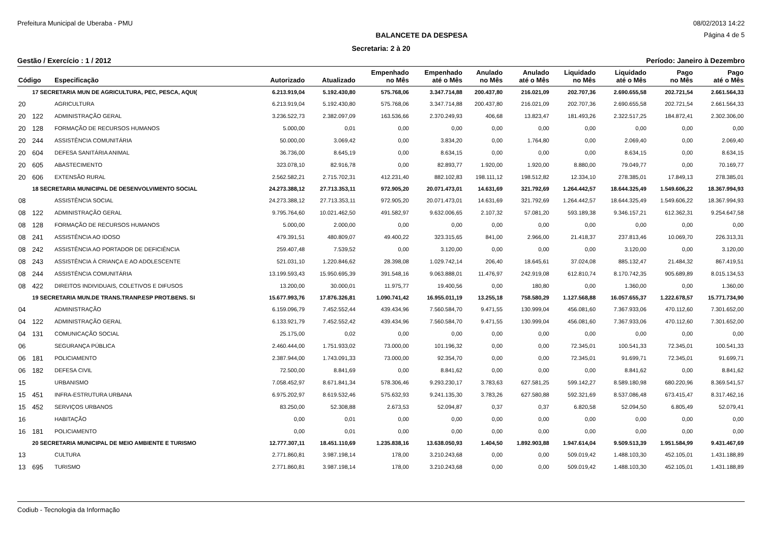Prefeitura Municipal de Uberaba - PMU 08/02/2013 14:22
BALANCETE DA DESPESA Página 4 de 5
Secretaria: 2 à 20
Gestão / Exercício : 1 / 2012 Período: Janeiro à Dezembro
| Código | | Especificação | Autorizado | Atualizado | Empenhado no Mês | Empenhado até o Mês | Anulado no Mês | Anulado até o Mês | Liquidado no Mês | Liquidado até o Mês | Pago no Mês | Pago até o Mês |
| --- | --- | --- | --- | --- | --- | --- | --- | --- | --- | --- | --- | --- |
| | 17 SECRETARIA MUN DE AGRICULTURA, PEC, PESCA, AQUI( | | 6.213.919,04 | 5.192.430,80 | 575.768,06 | 3.347.714,88 | 200.437,80 | 216.021,09 | 202.707,36 | 2.690.655,58 | 202.721,54 | 2.661.564,33 |
| 20 | | AGRICULTURA | 6.213.919,04 | 5.192.430,80 | 575.768,06 | 3.347.714,88 | 200.437,80 | 216.021,09 | 202.707,36 | 2.690.655,58 | 202.721,54 | 2.661.564,33 |
| 20 | 122 | ADMINISTRAÇÃO GERAL | 3.236.522,73 | 2.382.097,09 | 163.536,66 | 2.370.249,93 | 406,68 | 13.823,47 | 181.493,26 | 2.322.517,25 | 184.872,41 | 2.302.306,00 |
| 20 | 128 | FORMAÇÃO DE RECURSOS HUMANOS | 5.000,00 | 0,01 | 0,00 | 0,00 | 0,00 | 0,00 | 0,00 | 0,00 | 0,00 | 0,00 |
| 20 | 244 | ASSISTÊNCIA COMUNITÁRIA | 50.000,00 | 3.069,42 | 0,00 | 3.834,20 | 0,00 | 1.764,80 | 0,00 | 2.069,40 | 0,00 | 2.069,40 |
| 20 | 604 | DEFESA SANITÁRIA ANIMAL | 36.736,00 | 8.645,19 | 0,00 | 8.634,15 | 0,00 | 0,00 | 0,00 | 8.634,15 | 0,00 | 8.634,15 |
| 20 | 605 | ABASTECIMENTO | 323.078,10 | 82.916,78 | 0,00 | 82.893,77 | 1.920,00 | 1.920,00 | 8.880,00 | 79.049,77 | 0,00 | 70.169,77 |
| 20 | 606 | EXTENSÃO RURAL | 2.562.582,21 | 2.715.702,31 | 412.231,40 | 882.102,83 | 198.111,12 | 198.512,82 | 12.334,10 | 278.385,01 | 17.849,13 | 278.385,01 |
| | 18 SECRETARIA MUNICIPAL DE DESENVOLVIMENTO SOCIAL | | 24.273.388,12 | 27.713.353,11 | 972.905,20 | 20.071.473,01 | 14.631,69 | 321.792,69 | 1.264.442,57 | 18.644.325,49 | 1.549.606,22 | 18.367.994,93 |
| 08 | | ASSISTÊNCIA SOCIAL | 24.273.388,12 | 27.713.353,11 | 972.905,20 | 20.071.473,01 | 14.631,69 | 321.792,69 | 1.264.442,57 | 18.644.325,49 | 1.549.606,22 | 18.367.994,93 |
| 08 | 122 | ADMINISTRAÇÃO GERAL | 9.795.764,60 | 10.021.462,50 | 491.582,97 | 9.632.006,65 | 2.107,32 | 57.081,20 | 593.189,38 | 9.346.157,21 | 612.362,31 | 9.254.647,58 |
| 08 | 128 | FORMAÇÃO DE RECURSOS HUMANOS | 5.000,00 | 2.000,00 | 0,00 | 0,00 | 0,00 | 0,00 | 0,00 | 0,00 | 0,00 | 0,00 |
| 08 | 241 | ASSISTÊNCIA AO IDOSO | 479.391,51 | 480.809,07 | 49.400,22 | 323.315,65 | 841,00 | 2.966,00 | 21.418,37 | 237.813,46 | 10.069,70 | 226.313,31 |
| 08 | 242 | ASSISTÊNCIA AO PORTADOR DE DEFICIÊNCIA | 259.407,48 | 7.539,52 | 0,00 | 3.120,00 | 0,00 | 0,00 | 0,00 | 3.120,00 | 0,00 | 3.120,00 |
| 08 | 243 | ASSISTÊNCIA À CRIANÇA E AO ADOLESCENTE | 521.031,10 | 1.220.846,62 | 28.398,08 | 1.029.742,14 | 206,40 | 18.645,61 | 37.024,08 | 885.132,47 | 21.484,32 | 867.419,51 |
| 08 | 244 | ASSISTÊNCIA COMUNITÁRIA | 13.199.593,43 | 15.950.695,39 | 391.548,16 | 9.063.888,01 | 11.476,97 | 242.919,08 | 612.810,74 | 8.170.742,35 | 905.689,89 | 8.015.134,53 |
| 08 | 422 | DIREITOS INDIVIDUAIS, COLETIVOS E DIFUSOS | 13.200,00 | 30.000,01 | 11.975,77 | 19.400,56 | 0,00 | 180,80 | 0,00 | 1.360,00 | 0,00 | 1.360,00 |
| | 19 SECRETARIA MUN.DE TRANS.TRANP.ESP PROT.BENS. SI | | 15.677.993,76 | 17.876.326,81 | 1.090.741,42 | 16.955.011,19 | 13.255,18 | 758.580,29 | 1.127.568,88 | 16.057.655,37 | 1.222.678,57 | 15.771.734,90 |
| 04 | | ADMINISTRAÇÃO | 6.159.096,79 | 7.452.552,44 | 439.434,96 | 7.560.584,70 | 9.471,55 | 130.999,04 | 456.081,60 | 7.367.933,06 | 470.112,60 | 7.301.652,00 |
| 04 | 122 | ADMINISTRAÇÃO GERAL | 6.133.921,79 | 7.452.552,42 | 439.434,96 | 7.560.584,70 | 9.471,55 | 130.999,04 | 456.081,60 | 7.367.933,06 | 470.112,60 | 7.301.652,00 |
| 04 | 131 | COMUNICAÇÃO SOCIAL | 25.175,00 | 0,02 | 0,00 | 0,00 | 0,00 | 0,00 | 0,00 | 0,00 | 0,00 | 0,00 |
| 06 | | SEGURANÇA PÚBLICA | 2.460.444,00 | 1.751.933,02 | 73.000,00 | 101.196,32 | 0,00 | 0,00 | 72.345,01 | 100.541,33 | 72.345,01 | 100.541,33 |
| 06 | 181 | POLICIAMENTO | 2.387.944,00 | 1.743.091,33 | 73.000,00 | 92.354,70 | 0,00 | 0,00 | 72.345,01 | 91.699,71 | 72.345,01 | 91.699,71 |
| 06 | 182 | DEFESA CIVIL | 72.500,00 | 8.841,69 | 0,00 | 8.841,62 | 0,00 | 0,00 | 0,00 | 8.841,62 | 0,00 | 8.841,62 |
| 15 | | URBANISMO | 7.058.452,97 | 8.671.841,34 | 578.306,46 | 9.293.230,17 | 3.783,63 | 627.581,25 | 599.142,27 | 8.589.180,98 | 680.220,96 | 8.369.541,57 |
| 15 | 451 | INFRA-ESTRUTURA URBANA | 6.975.202,97 | 8.619.532,46 | 575.632,93 | 9.241.135,30 | 3.783,26 | 627.580,88 | 592.321,69 | 8.537.086,48 | 673.415,47 | 8.317.462,16 |
| 15 | 452 | SERVIÇOS URBANOS | 83.250,00 | 52.308,88 | 2.673,53 | 52.094,87 | 0,37 | 0,37 | 6.820,58 | 52.094,50 | 6.805,49 | 52.079,41 |
| 16 | | HABITAÇÃO | 0,00 | 0,01 | 0,00 | 0,00 | 0,00 | 0,00 | 0,00 | 0,00 | 0,00 | 0,00 |
| 16 | 181 | POLICIAMENTO | 0,00 | 0,01 | 0,00 | 0,00 | 0,00 | 0,00 | 0,00 | 0,00 | 0,00 | 0,00 |
| | 20 SECRETARIA MUNICIPAL DE MEIO AMBIENTE E TURISMO | | 12.777.307,11 | 18.451.110,69 | 1.235.838,16 | 13.638.050,93 | 1.404,50 | 1.892.903,88 | 1.947.614,04 | 9.509.513,39 | 1.951.584,99 | 9.431.467,69 |
| 13 | | CULTURA | 2.771.860,81 | 3.987.198,14 | 178,00 | 3.210.243,68 | 0,00 | 0,00 | 509.019,42 | 1.488.103,30 | 452.105,01 | 1.431.188,89 |
| 13 | 695 | TURISMO | 2.771.860,81 | 3.987.198,14 | 178,00 | 3.210.243,68 | 0,00 | 0,00 | 509.019,42 | 1.488.103,30 | 452.105,01 | 1.431.188,89 |
Codiub - Tecnologia da Informação